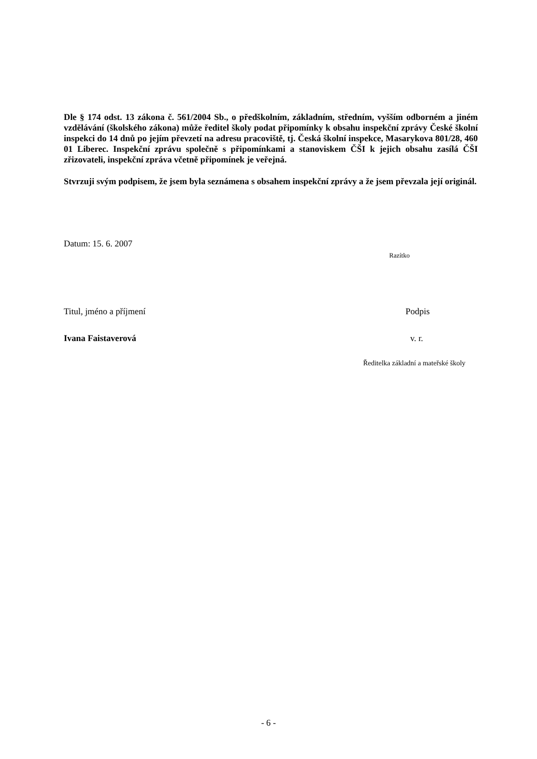Dle § 174 odst. 13 zákona č. 561/2004 Sb., o předškolním, základním, středním, vyšším odborném a jiném vzdělávání (školského zákona) může ředitel školy podat připomínky k obsahu inspekční zprávy České školní inspekci do 14 dnů po jejím převzetí na adresu pracoviště, tj. Česká školní inspekce, Masarykova 801/28, 460 01 Liberec. Inspekční zprávu společně s připomínkami a stanoviskem ČŠI k jejich obsahu zasílá ČŠI zřizovateli, inspekční zpráva včetně připomínek je veřejná.
Stvrzuji svým podpisem, že jsem byla seznámena s obsahem inspekční zprávy a že jsem převzala její originál.
Datum: 15. 6. 2007
Razítko
Titul, jméno a příjmení Podpis
Ivana Faistaverová v. r.
Ředitelka základní a mateřské školy
- 6 -